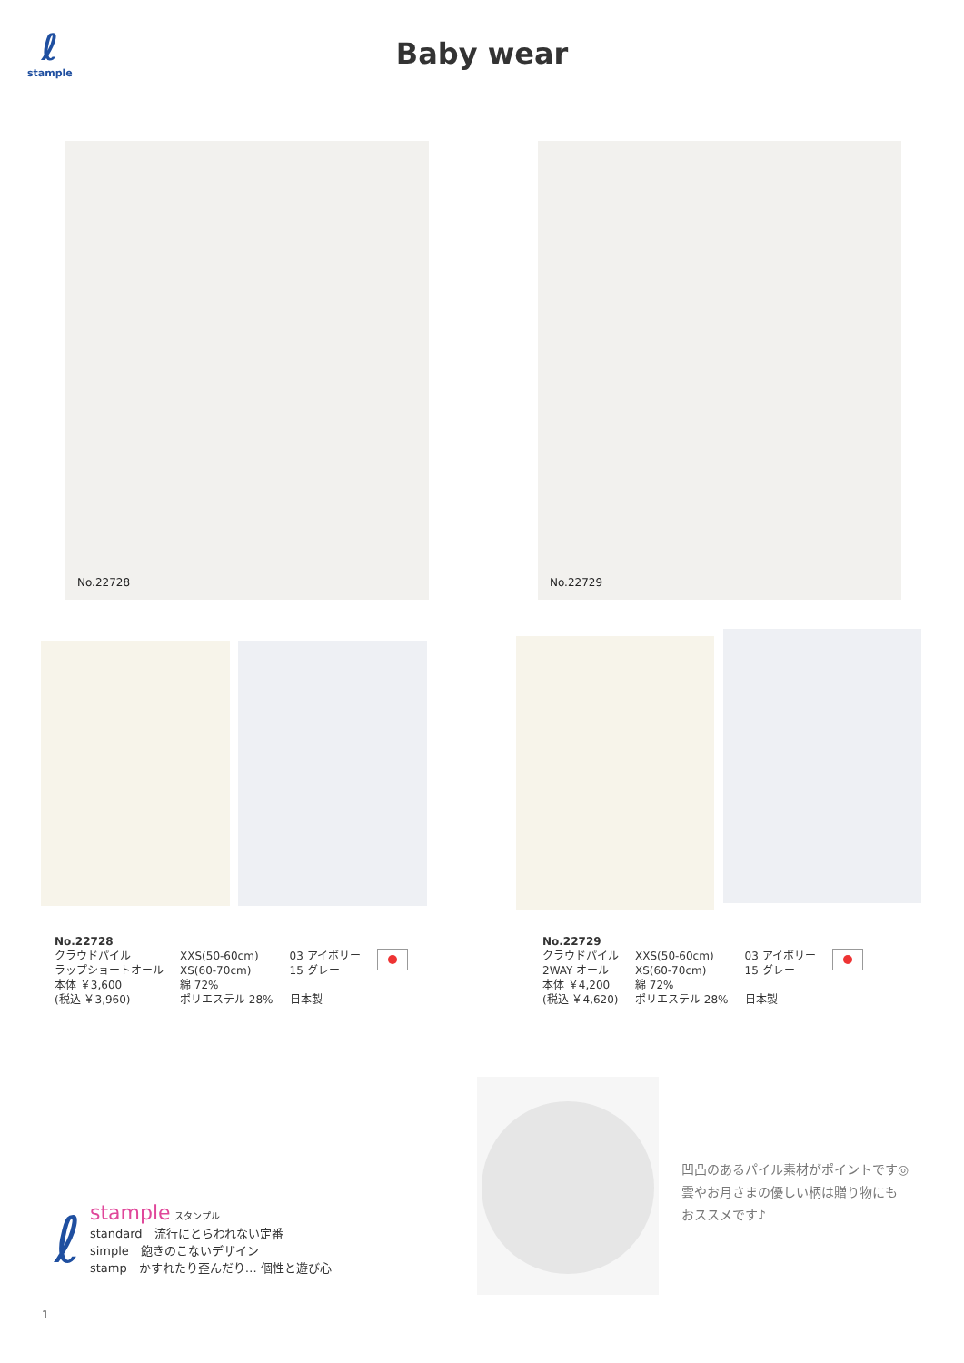ℓ
stample
Baby wear
No.22728 No.22729
No.22728
クラウドパイル
ラップショートオール
本体 ￥3,600
(税込 ￥3,960)
XXS(50-60cm)
XS(60-70cm)
綿 72%
ポリエステル 28%
03 アイボリー
15 グレー
日本製
No.22729
クラウドパイル
2WAY オール
本体 ￥4,200
(税込 ￥4,620)
XXS(50-60cm)
XS(60-70cm)
綿 72%
ポリエステル 28%
03 アイボリー
15 グレー
日本製
凹凸のあるパイル素材がポイントです◎
雲やお月さまの優しい柄は贈り物にも
おススメです♪
ℓ
stample スタンプル
standard　流行にとらわれない定番
simple　飽きのこないデザイン
stamp　かすれたり歪んだり… 個性と遊び心
1